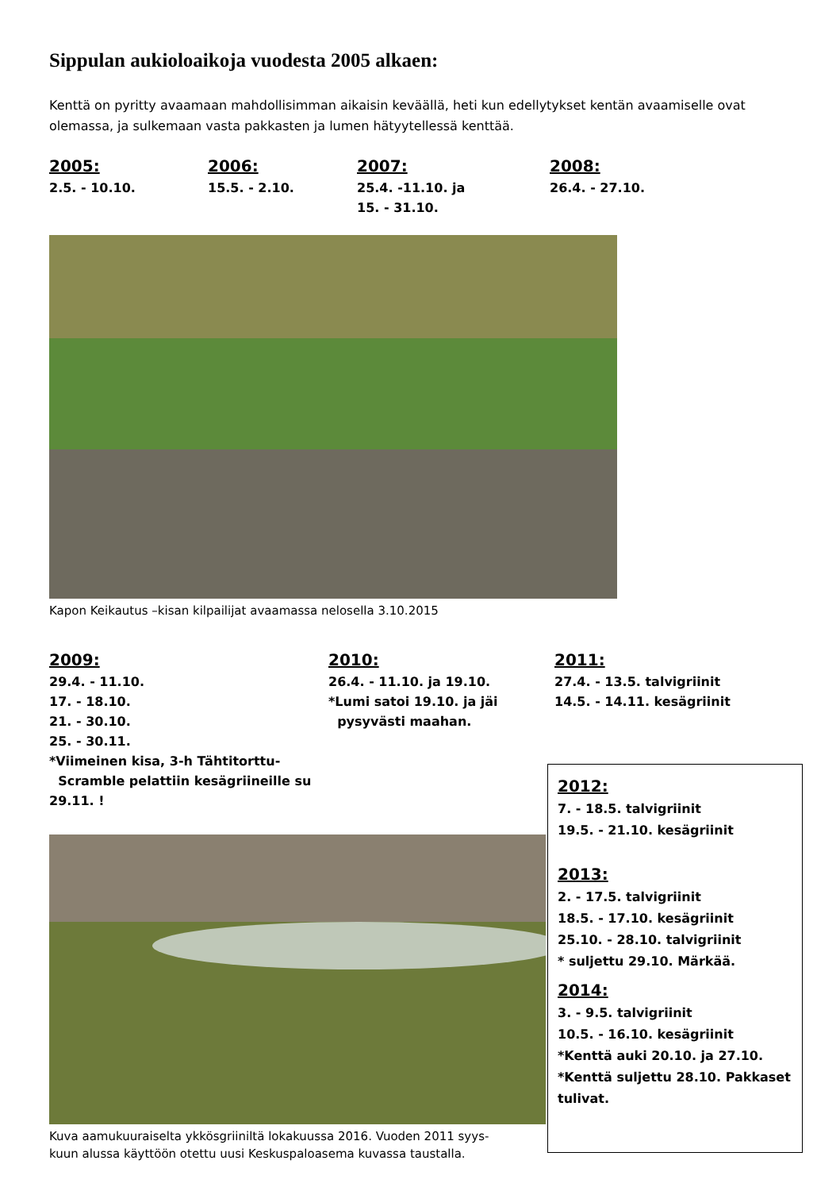Sippulan aukioloaikoja vuodesta 2005 alkaen:
Kenttä on pyritty avaamaan mahdollisimman aikaisin keväällä, heti kun edellytykset kentän avaamiselle ovat olemassa, ja sulkemaan vasta pakkasten ja lumen hätyytellessä kenttää.
2005:
2.5. - 10.10.
2006:
15.5. - 2.10.
2007:
25.4. -11.10. ja
15. - 31.10.
2008:
26.4. - 27.10.
Kapon Keikautus –kisan kilpailijat avaamassa nelosella 3.10.2015
2009:
29.4. - 11.10.
17. - 18.10.
21. - 30.10.
25. - 30.11.
*Viimeinen kisa, 3-h Tähtitorttu-
Scramble pelattiin kesägriineille su 29.11. !
2010:
26.4. - 11.10. ja 19.10.
*Lumi satoi 19.10. ja jäi
pysyvästi maahan.
2011:
27.4. - 13.5. talvigriinit
14.5. - 14.11. kesägriinit
Kuva aamukuuraiselta ykkösgriiniltä lokakuussa 2016. Vuoden 2011 syys-
kuun alussa käyttöön otettu uusi Keskuspaloasema kuvassa taustalla.
2012:
7. - 18.5. talvigriinit
19.5. - 21.10. kesägriinit
2013:
2. - 17.5. talvigriinit
18.5. - 17.10. kesägriinit
25.10. - 28.10. talvigriinit
* suljettu 29.10. Märkää.
2014:
3. - 9.5. talvigriinit
10.5. - 16.10. kesägriinit
*Kenttä auki 20.10. ja 27.10.
*Kenttä suljettu 28.10. Pakkaset tulivat.